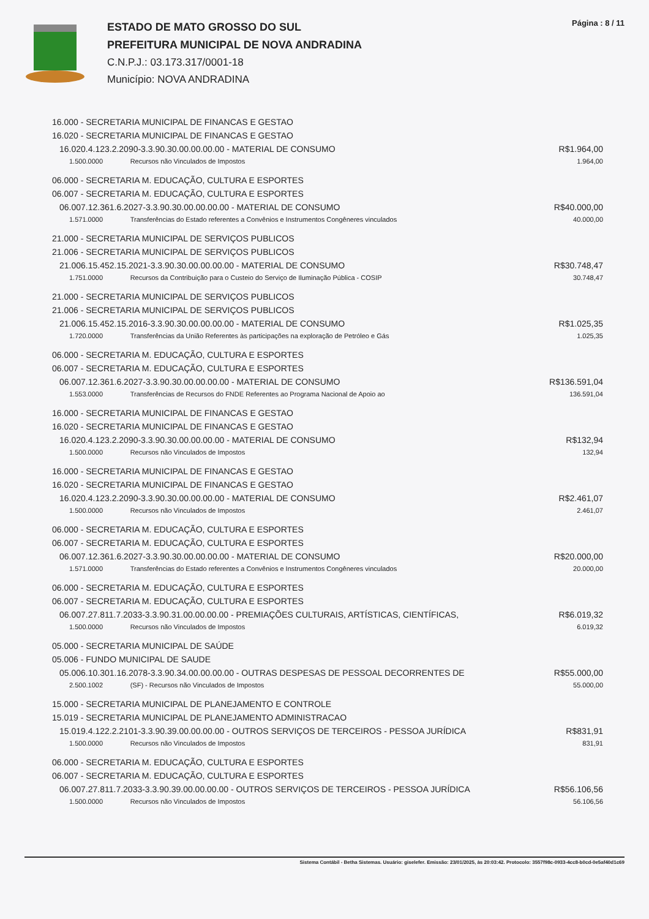ESTADO DE MATO GROSSO DO SUL
PREFEITURA MUNICIPAL DE NOVA ANDRADINA
C.N.P.J.: 03.173.317/0001-18
Município: NOVA ANDRADINA
Página : 8 / 11
| 16.000 - SECRETARIA MUNICIPAL DE FINANCAS E GESTAO | | |
| 16.020 - SECRETARIA MUNICIPAL DE FINANCAS E GESTAO | | |
| 16.020.4.123.2.2090-3.3.90.30.00.00.00.00 - MATERIAL DE CONSUMO | | R$1.964,00 |
| 1.500.0000 | Recursos não Vinculados de Impostos | 1.964,00 |
| 06.000 - SECRETARIA M. EDUCAÇÃO, CULTURA E ESPORTES | | |
| 06.007 - SECRETARIA M. EDUCAÇÃO, CULTURA E ESPORTES | | |
| 06.007.12.361.6.2027-3.3.90.30.00.00.00.00 - MATERIAL DE CONSUMO | | R$40.000,00 |
| 1.571.0000 | Transferências do Estado referentes a Convênios e Instrumentos Congêneres vinculados | 40.000,00 |
| 21.000 - SECRETARIA MUNICIPAL DE SERVIÇOS PUBLICOS | | |
| 21.006 - SECRETARIA MUNICIPAL DE SERVIÇOS PUBLICOS | | |
| 21.006.15.452.15.2021-3.3.90.30.00.00.00.00 - MATERIAL DE CONSUMO | | R$30.748,47 |
| 1.751.0000 | Recursos da Contribuição para o Custeio do Serviço de Iluminação Pública - COSIP | 30.748,47 |
| 21.000 - SECRETARIA MUNICIPAL DE SERVIÇOS PUBLICOS | | |
| 21.006 - SECRETARIA MUNICIPAL DE SERVIÇOS PUBLICOS | | |
| 21.006.15.452.15.2016-3.3.90.30.00.00.00.00 - MATERIAL DE CONSUMO | | R$1.025,35 |
| 1.720.0000 | Transferências da União Referentes às participações na exploração de Petróleo e Gás | 1.025,35 |
| 06.000 - SECRETARIA M. EDUCAÇÃO, CULTURA E ESPORTES | | |
| 06.007 - SECRETARIA M. EDUCAÇÃO, CULTURA E ESPORTES | | |
| 06.007.12.361.6.2027-3.3.90.30.00.00.00.00 - MATERIAL DE CONSUMO | | R$136.591,04 |
| 1.553.0000 | Transferências de Recursos do FNDE Referentes ao Programa Nacional de Apoio ao | 136.591,04 |
| 16.000 - SECRETARIA MUNICIPAL DE FINANCAS E GESTAO | | |
| 16.020 - SECRETARIA MUNICIPAL DE FINANCAS E GESTAO | | |
| 16.020.4.123.2.2090-3.3.90.30.00.00.00.00 - MATERIAL DE CONSUMO | | R$132,94 |
| 1.500.0000 | Recursos não Vinculados de Impostos | 132,94 |
| 16.000 - SECRETARIA MUNICIPAL DE FINANCAS E GESTAO | | |
| 16.020 - SECRETARIA MUNICIPAL DE FINANCAS E GESTAO | | |
| 16.020.4.123.2.2090-3.3.90.30.00.00.00.00 - MATERIAL DE CONSUMO | | R$2.461,07 |
| 1.500.0000 | Recursos não Vinculados de Impostos | 2.461,07 |
| 06.000 - SECRETARIA M. EDUCAÇÃO, CULTURA E ESPORTES | | |
| 06.007 - SECRETARIA M. EDUCAÇÃO, CULTURA E ESPORTES | | |
| 06.007.12.361.6.2027-3.3.90.30.00.00.00.00 - MATERIAL DE CONSUMO | | R$20.000,00 |
| 1.571.0000 | Transferências do Estado referentes a Convênios e Instrumentos Congêneres vinculados | 20.000,00 |
| 06.000 - SECRETARIA M. EDUCAÇÃO, CULTURA E ESPORTES | | |
| 06.007 - SECRETARIA M. EDUCAÇÃO, CULTURA E ESPORTES | | |
| 06.007.27.811.7.2033-3.3.90.31.00.00.00.00 - PREMIAÇÕES CULTURAIS, ARTÍSTICAS, CIENTÍFICAS, | | R$6.019,32 |
| 1.500.0000 | Recursos não Vinculados de Impostos | 6.019,32 |
| 05.000 - SECRETARIA MUNICIPAL DE SAÚDE | | |
| 05.006 - FUNDO MUNICIPAL DE SAUDE | | |
| 05.006.10.301.16.2078-3.3.90.34.00.00.00.00 - OUTRAS DESPESAS DE PESSOAL DECORRENTES DE | | R$55.000,00 |
| 2.500.1002 | (SF) - Recursos não Vinculados de Impostos | 55.000,00 |
| 15.000 - SECRETARIA MUNICIPAL DE PLANEJAMENTO E CONTROLE | | |
| 15.019 - SECRETARIA MUNICIPAL DE PLANEJAMENTO ADMINISTRACAO | | |
| 15.019.4.122.2.2101-3.3.90.39.00.00.00.00 - OUTROS SERVIÇOS DE TERCEIROS - PESSOA JURÍDICA | | R$831,91 |
| 1.500.0000 | Recursos não Vinculados de Impostos | 831,91 |
| 06.000 - SECRETARIA M. EDUCAÇÃO, CULTURA E ESPORTES | | |
| 06.007 - SECRETARIA M. EDUCAÇÃO, CULTURA E ESPORTES | | |
| 06.007.27.811.7.2033-3.3.90.39.00.00.00.00 - OUTROS SERVIÇOS DE TERCEIROS - PESSOA JURÍDICA | | R$56.106,56 |
| 1.500.0000 | Recursos não Vinculados de Impostos | 56.106,56 |
Sistema Contábil - Betha Sistemas. Usuário: giselefer. Emissão: 23/01/2025, às 20:03:42. Protocolo: 3557f98c-0933-4cc8-b0cd-0e5af40d1c69